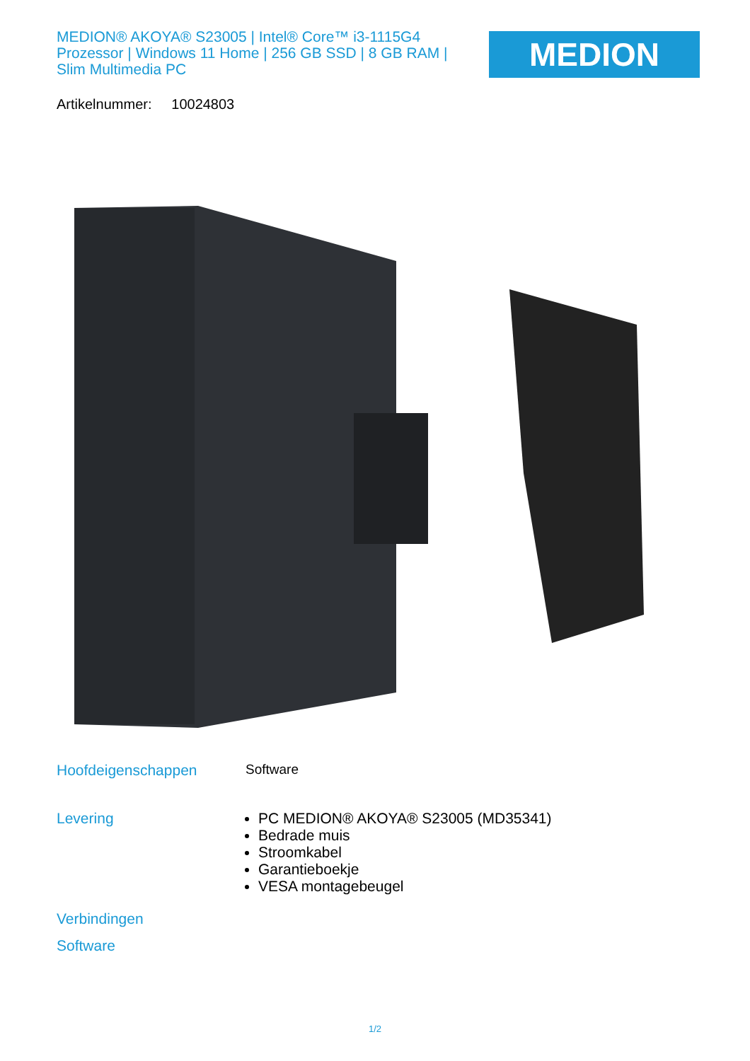MEDION® AKOYA® S23005 | Intel® Core™ i3-1115G4 Prozessor | Windows 11 Home | 256 GB SSD | 8 GB RAM | Slim Multimedia PC
MEDION
Artikelnummer: 10024803
Hoofdeigenschappen Software
Levering
PC MEDION® AKOYA® S23005 (MD35341)
Bedrade muis
Stroomkabel
Garantieboekje
VESA montagebeugel
Verbindingen
Software
1/2